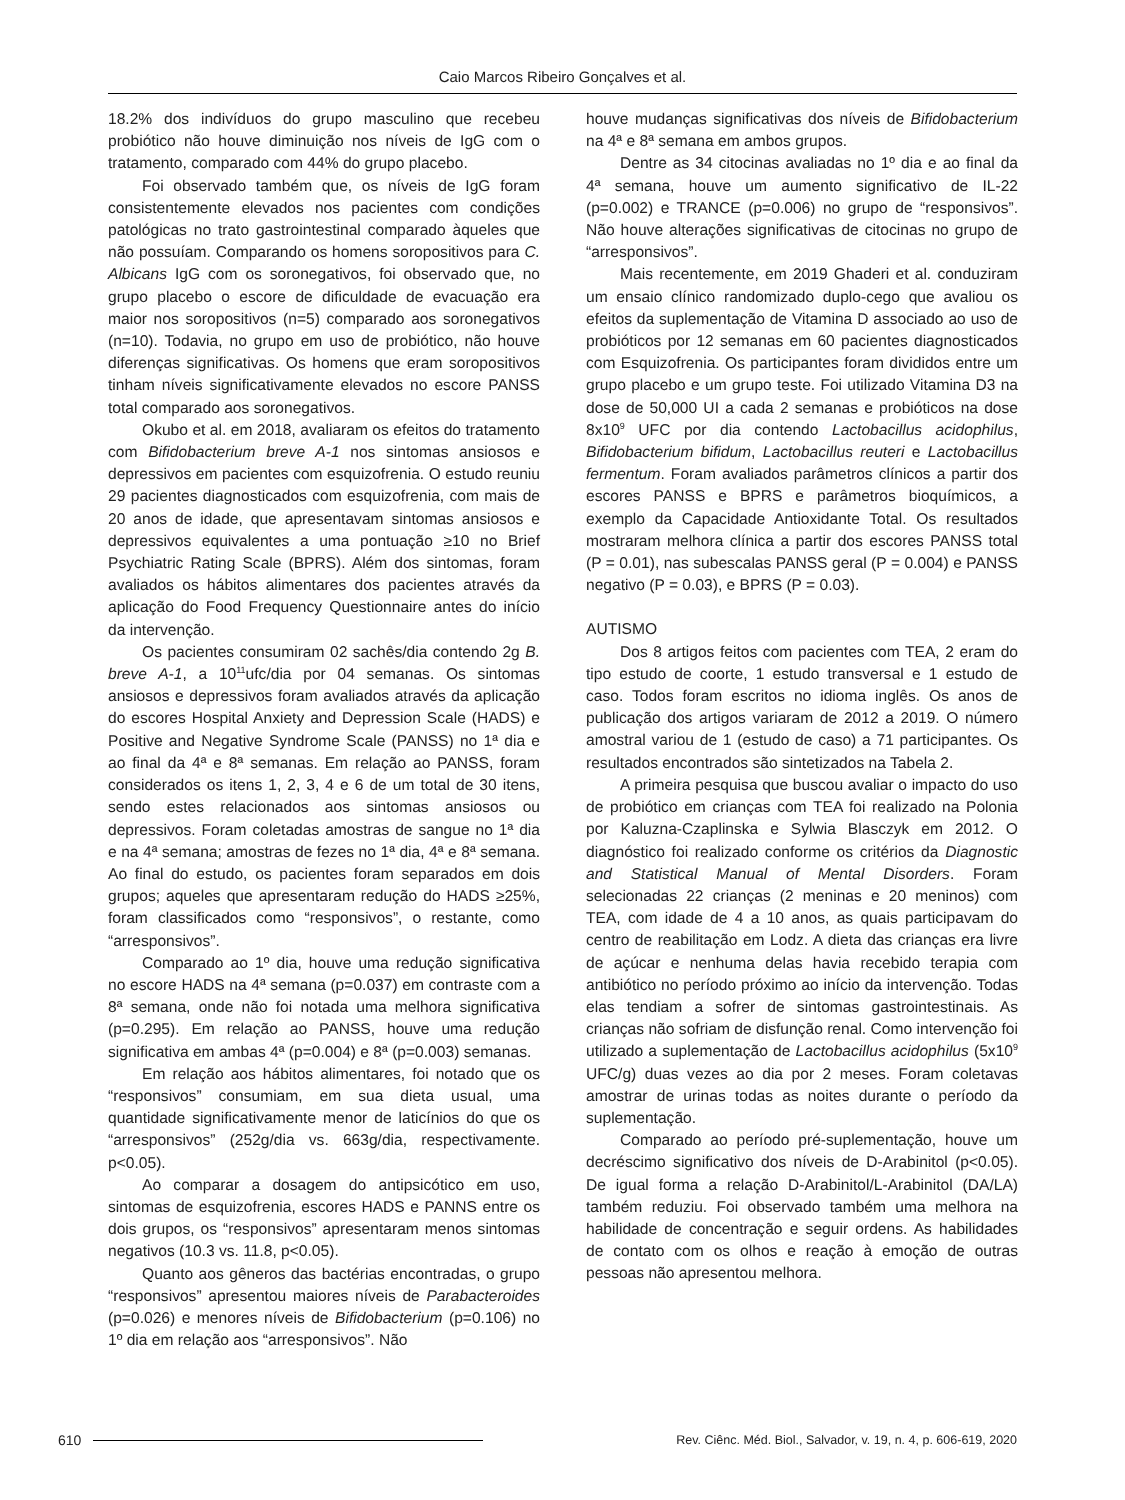Caio Marcos Ribeiro Gonçalves et al.
18.2% dos indivíduos do grupo masculino que recebeu probiótico não houve diminuição nos níveis de IgG com o tratamento, comparado com 44% do grupo placebo.
Foi observado também que, os níveis de IgG foram consistentemente elevados nos pacientes com condições patológicas no trato gastrointestinal comparado àqueles que não possuíam. Comparando os homens soropositivos para C. Albicans IgG com os soronegativos, foi observado que, no grupo placebo o escore de dificuldade de evacuação era maior nos soropositivos (n=5) comparado aos soronegativos (n=10). Todavia, no grupo em uso de probiótico, não houve diferenças significativas. Os homens que eram soropositivos tinham níveis significativamente elevados no escore PANSS total comparado aos soronegativos.
Okubo et al. em 2018, avaliaram os efeitos do tratamento com Bifidobacterium breve A-1 nos sintomas ansiosos e depressivos em pacientes com esquizofrenia. O estudo reuniu 29 pacientes diagnosticados com esquizofrenia, com mais de 20 anos de idade, que apresentavam sintomas ansiosos e depressivos equivalentes a uma pontuação ≥10 no Brief Psychiatric Rating Scale (BPRS). Além dos sintomas, foram avaliados os hábitos alimentares dos pacientes através da aplicação do Food Frequency Questionnaire antes do início da intervenção.
Os pacientes consumiram 02 sachês/dia contendo 2g B. breve A-1, a 10<sup>11</sup>ufc/dia por 04 semanas. Os sintomas ansiosos e depressivos foram avaliados através da aplicação do escores Hospital Anxiety and Depression Scale (HADS) e Positive and Negative Syndrome Scale (PANSS) no 1ª dia e ao final da 4ª e 8ª semanas. Em relação ao PANSS, foram considerados os itens 1, 2, 3, 4 e 6 de um total de 30 itens, sendo estes relacionados aos sintomas ansiosos ou depressivos. Foram coletadas amostras de sangue no 1ª dia e na 4ª semana; amostras de fezes no 1ª dia, 4ª e 8ª semana. Ao final do estudo, os pacientes foram separados em dois grupos; aqueles que apresentaram redução do HADS ≥25%, foram classificados como “responsivos”, o restante, como “arresponsivos”.
Comparado ao 1º dia, houve uma redução significativa no escore HADS na 4ª semana (p=0.037) em contraste com a 8ª semana, onde não foi notada uma melhora significativa (p=0.295). Em relação ao PANSS, houve uma redução significativa em ambas 4ª (p=0.004) e 8ª (p=0.003) semanas.
Em relação aos hábitos alimentares, foi notado que os “responsivos” consumiam, em sua dieta usual, uma quantidade significativamente menor de laticínios do que os “arresponsivos” (252g/dia vs. 663g/dia, respectivamente. p<0.05).
Ao comparar a dosagem do antipsicótico em uso, sintomas de esquizofrenia, escores HADS e PANNS entre os dois grupos, os “responsivos” apresentaram menos sintomas negativos (10.3 vs. 11.8, p<0.05).
Quanto aos gêneros das bactérias encontradas, o grupo “responsivos” apresentou maiores níveis de Parabacteroides (p=0.026) e menores níveis de Bifidobacterium (p=0.106) no 1º dia em relação aos “arresponsivos”. Não
houve mudanças significativas dos níveis de Bifidobacterium na 4ª e 8ª semana em ambos grupos.
Dentre as 34 citocinas avaliadas no 1º dia e ao final da 4ª semana, houve um aumento significativo de IL-22 (p=0.002) e TRANCE (p=0.006) no grupo de “responsivos”. Não houve alterações significativas de citocinas no grupo de “arresponsivos”.
Mais recentemente, em 2019 Ghaderi et al. conduziram um ensaio clínico randomizado duplo-cego que avaliou os efeitos da suplementação de Vitamina D associado ao uso de probióticos por 12 semanas em 60 pacientes diagnosticados com Esquizofrenia. Os participantes foram divididos entre um grupo placebo e um grupo teste. Foi utilizado Vitamina D3 na dose de 50,000 UI a cada 2 semanas e probióticos na dose 8x10<sup>9</sup> UFC por dia contendo Lactobacillus acidophilus, Bifidobacterium bifidum, Lactobacillus reuteri e Lactobacillus fermentum. Foram avaliados parâmetros clínicos a partir dos escores PANSS e BPRS e parâmetros bioquímicos, a exemplo da Capacidade Antioxidante Total. Os resultados mostraram melhora clínica a partir dos escores PANSS total (P = 0.01), nas subescalas PANSS geral (P = 0.004) e PANSS negativo (P = 0.03), e BPRS (P = 0.03).
AUTISMO
Dos 8 artigos feitos com pacientes com TEA, 2 eram do tipo estudo de coorte, 1 estudo transversal e 1 estudo de caso. Todos foram escritos no idioma inglês. Os anos de publicação dos artigos variaram de 2012 a 2019. O número amostral variou de 1 (estudo de caso) a 71 participantes. Os resultados encontrados são sintetizados na Tabela 2.
A primeira pesquisa que buscou avaliar o impacto do uso de probiótico em crianças com TEA foi realizado na Polonia por Kaluzna-Czaplinska e Sylwia Blasczyk em 2012. O diagnóstico foi realizado conforme os critérios da Diagnostic and Statistical Manual of Mental Disorders. Foram selecionadas 22 crianças (2 meninas e 20 meninos) com TEA, com idade de 4 a 10 anos, as quais participavam do centro de reabilitação em Lodz. A dieta das crianças era livre de açúcar e nenhuma delas havia recebido terapia com antibiótico no período próximo ao início da intervenção. Todas elas tendiam a sofrer de sintomas gastrointestinais. As crianças não sofriam de disfunção renal. Como intervenção foi utilizado a suplementação de Lactobacillus acidophilus (5x10<sup>9</sup> UFC/g) duas vezes ao dia por 2 meses. Foram coletavas amostrar de urinas todas as noites durante o período da suplementação.
Comparado ao período pré-suplementação, houve um decréscimo significativo dos níveis de D-Arabinitol (p<0.05). De igual forma a relação D-Arabinitol/L-Arabinitol (DA/LA) também reduziu. Foi observado também uma melhora na habilidade de concentração e seguir ordens. As habilidades de contato com os olhos e reação à emoção de outras pessoas não apresentou melhora.
610 Rev. Ciênc. Méd. Biol., Salvador, v. 19, n. 4, p. 606-619, 2020